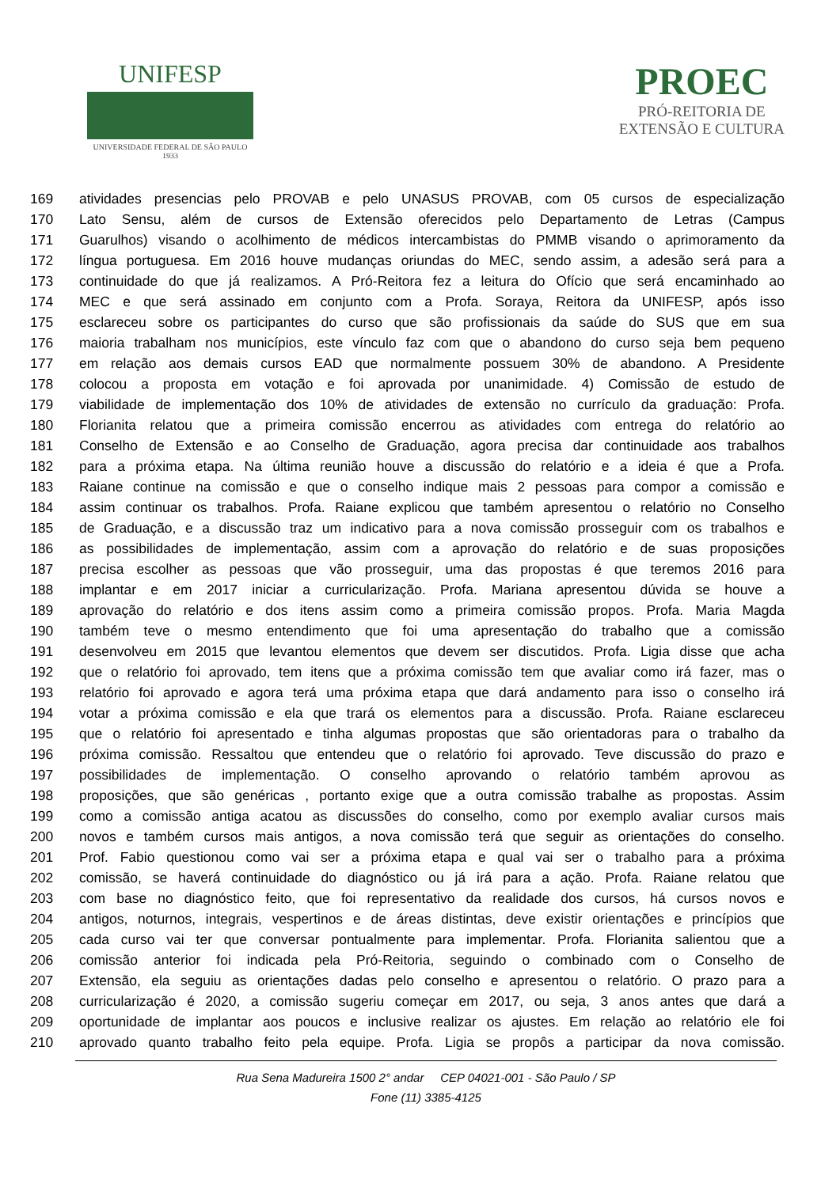UNIFESP
UNIVERSIDADE FEDERAL DE SÃO PAULO
1933
PROEC
PRÓ-REITORIA DE
EXTENSÃO E CULTURA
169 atividades presencias pelo PROVAB e pelo UNASUS PROVAB, com 05 cursos de especialização
170 Lato Sensu, além de cursos de Extensão oferecidos pelo Departamento de Letras (Campus
171 Guarulhos) visando o acolhimento de médicos intercambistas do PMMB visando o aprimoramento da
172 língua portuguesa. Em 2016 houve mudanças oriundas do MEC, sendo assim, a adesão será para a
173 continuidade do que já realizamos. A Pró-Reitora fez a leitura do Ofício que será encaminhado ao
174 MEC e que será assinado em conjunto com a Profa. Soraya, Reitora da UNIFESP, após isso
175 esclareceu sobre os participantes do curso que são profissionais da saúde do SUS que em sua
176 maioria trabalham nos municípios, este vínculo faz com que o abandono do curso seja bem pequeno
177 em relação aos demais cursos EAD que normalmente possuem 30% de abandono. A Presidente
178 colocou a proposta em votação e foi aprovada por unanimidade. 4) Comissão de estudo de
179 viabilidade de implementação dos 10% de atividades de extensão no currículo da graduação: Profa.
180 Florianita relatou que a primeira comissão encerrou as atividades com entrega do relatório ao
181 Conselho de Extensão e ao Conselho de Graduação, agora precisa dar continuidade aos trabalhos
182 para a próxima etapa. Na última reunião houve a discussão do relatório e a ideia é que a Profa.
183 Raiane continue na comissão e que o conselho indique mais 2 pessoas para compor a comissão e
184 assim continuar os trabalhos. Profa. Raiane explicou que também apresentou o relatório no Conselho
185 de Graduação, e a discussão traz um indicativo para a nova comissão prosseguir com os trabalhos e
186 as possibilidades de implementação, assim com a aprovação do relatório e de suas proposições
187 precisa escolher as pessoas que vão prosseguir, uma das propostas é que teremos 2016 para
188 implantar e em 2017 iniciar a curricularização. Profa. Mariana apresentou dúvida se houve a
189 aprovação do relatório e dos itens assim como a primeira comissão propos. Profa. Maria Magda
190 também teve o mesmo entendimento que foi uma apresentação do trabalho que a comissão
191 desenvolveu em 2015 que levantou elementos que devem ser discutidos. Profa. Ligia disse que acha
192 que o relatório foi aprovado, tem itens que a próxima comissão tem que avaliar como irá fazer, mas o
193 relatório foi aprovado e agora terá uma próxima etapa que dará andamento para isso o conselho irá
194 votar a próxima comissão e ela que trará os elementos para a discussão. Profa. Raiane esclareceu
195 que o relatório foi apresentado e tinha algumas propostas que são orientadoras para o trabalho da
196 próxima comissão. Ressaltou que entendeu que o relatório foi aprovado. Teve discussão do prazo e
197 possibilidades de implementação. O conselho aprovando o relatório também aprovou as
198 proposições, que são genéricas , portanto exige que a outra comissão trabalhe as propostas. Assim
199 como a comissão antiga acatou as discussões do conselho, como por exemplo avaliar cursos mais
200 novos e também cursos mais antigos, a nova comissão terá que seguir as orientações do conselho.
201 Prof. Fabio questionou como vai ser a próxima etapa e qual vai ser o trabalho para a próxima
202 comissão, se haverá continuidade do diagnóstico ou já irá para a ação. Profa. Raiane relatou que
203 com base no diagnóstico feito, que foi representativo da realidade dos cursos, há cursos novos e
204 antigos, noturnos, integrais, vespertinos e de áreas distintas, deve existir orientações e princípios que
205 cada curso vai ter que conversar pontualmente para implementar. Profa. Florianita salientou que a
206 comissão anterior foi indicada pela Pró-Reitoria, seguindo o combinado com o Conselho de
207 Extensão, ela seguiu as orientações dadas pelo conselho e apresentou o relatório. O prazo para a
208 curricularização é 2020, a comissão sugeriu começar em 2017, ou seja, 3 anos antes que dará a
209 oportunidade de implantar aos poucos e inclusive realizar os ajustes. Em relação ao relatório ele foi
210 aprovado quanto trabalho feito pela equipe. Profa. Ligia se propôs a participar da nova comissão.
Rua Sena Madureira 1500 2° andar CEP 04021-001 - São Paulo / SP
Fone (11) 3385-4125